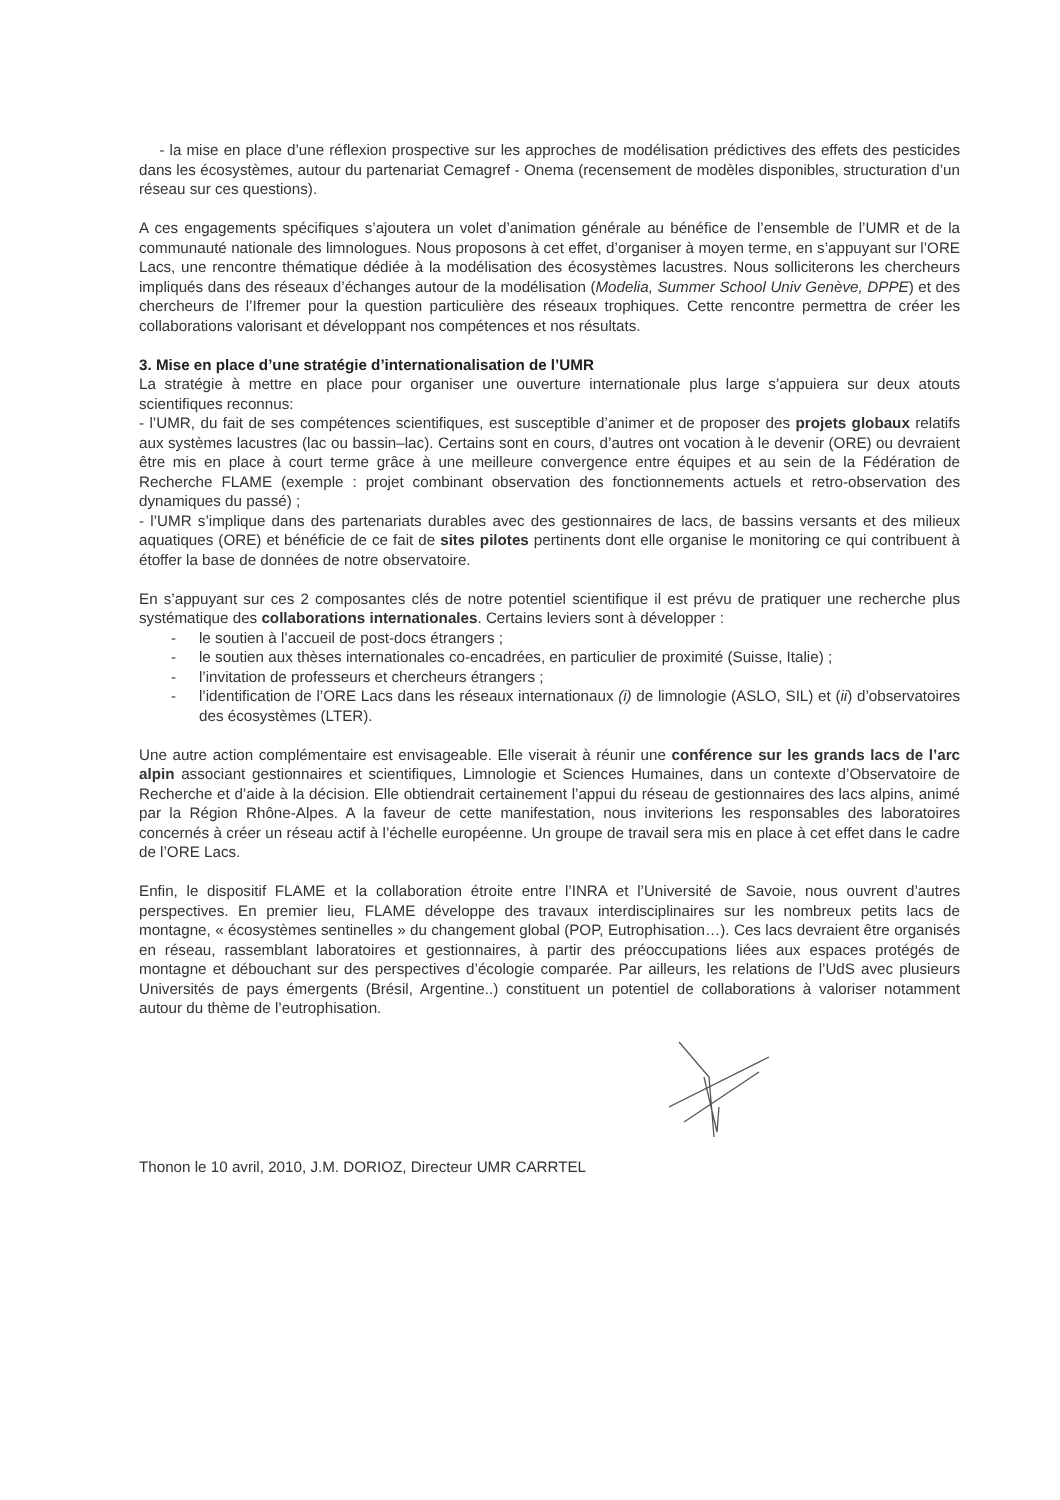- la mise en place d’une réflexion prospective sur les approches de modélisation prédictives des effets des pesticides dans les écosystèmes, autour du partenariat Cemagref - Onema (recensement de modèles disponibles, structuration d’un réseau sur ces questions).
A ces engagements spécifiques s’ajoutera un volet d’animation générale au bénéfice de l’ensemble de l’UMR et de la communauté nationale des limnologues. Nous proposons à cet effet, d’organiser à moyen terme, en s’appuyant sur l’ORE Lacs, une rencontre thématique dédiée à la modélisation des écosystèmes lacustres. Nous solliciterons les chercheurs impliqués dans des réseaux d’échanges autour de la modélisation (Modelia, Summer School Univ Genève, DPPE) et des chercheurs de l’Ifremer pour la question particulière des réseaux trophiques. Cette rencontre permettra de créer les collaborations valorisant et développant nos compétences et nos résultats.
3. Mise en place d’une stratégie d’internationalisation de l’UMR
La stratégie à mettre en place pour organiser une ouverture internationale plus large s’appuiera sur deux atouts scientifiques reconnus:
- l’UMR, du fait de ses compétences scientifiques, est susceptible d’animer et de proposer des projets globaux relatifs aux systèmes lacustres (lac ou bassin–lac). Certains sont en cours, d’autres ont vocation à le devenir (ORE) ou devraient être mis en place à court terme grâce à une meilleure convergence entre équipes et au sein de la Fédération de Recherche FLAME (exemple : projet combinant observation des fonctionnements actuels et retro-observation des dynamiques du passé) ;
- l’UMR s’implique dans des partenariats durables avec des gestionnaires de lacs, de bassins versants et des milieux aquatiques (ORE) et bénéficie de ce fait de sites pilotes pertinents dont elle organise le monitoring ce qui contribuent à étoffer la base de données de notre observatoire.
En s’appuyant sur ces 2 composantes clés de notre potentiel scientifique il est prévu de pratiquer une recherche plus systématique des collaborations internationales. Certains leviers sont à développer :
- le soutien à l’accueil de post-docs étrangers ;
- le soutien aux thèses internationales co-encadrées, en particulier de proximité (Suisse, Italie) ;
- l’invitation de professeurs et chercheurs étrangers ;
- l’identification de l’ORE Lacs dans les réseaux internationaux (i) de limnologie (ASLO, SIL) et (ii) d’observatoires des écosystèmes (LTER).
Une autre action complémentaire est envisageable. Elle viserait à réunir une conférence sur les grands lacs de l’arc alpin associant gestionnaires et scientifiques, Limnologie et Sciences Humaines, dans un contexte d’Observatoire de Recherche et d’aide à la décision. Elle obtiendrait certainement l’appui du réseau de gestionnaires des lacs alpins, animé par la Région Rhône-Alpes. A la faveur de cette manifestation, nous inviterions les responsables des laboratoires concernés à créer un réseau actif à l’échelle européenne. Un groupe de travail sera mis en place à cet effet dans le cadre de l’ORE Lacs.
Enfin, le dispositif FLAME et la collaboration étroite entre l’INRA et l’Université de Savoie, nous ouvrent d’autres perspectives. En premier lieu, FLAME développe des travaux interdisciplinaires sur les nombreux petits lacs de montagne, « écosystèmes sentinelles » du changement global (POP, Eutrophisation…). Ces lacs devraient être organisés en réseau, rassemblant laboratoires et gestionnaires, à partir des préoccupations liées aux espaces protégés de montagne et débouchant sur des perspectives d’écologie comparée. Par ailleurs, les relations de l’UdS avec plusieurs Universités de pays émergents (Brésil, Argentine..) constituent un potentiel de collaborations à valoriser notamment autour du thème de l’eutrophisation.
Thonon le 10 avril, 2010, J.M. DORIOZ, Directeur UMR CARRTEL